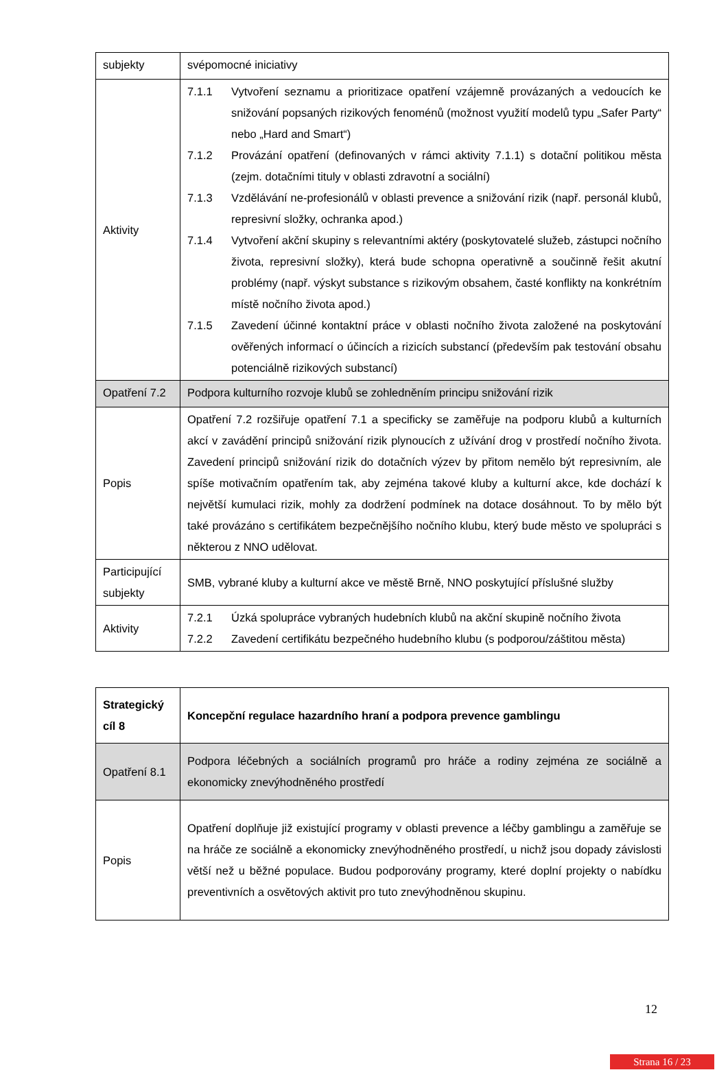| subjekty | svépomocné iniciativy |
| Aktivity | 7.1.1 Vytvoření seznamu a prioritizace opatření vzájemně provázaných a vedoucích ke snižování popsaných rizikových fenoménů (možnost využití modelů typu „Safer Party“ nebo „Hard and Smart“) 7.1.2 Provázání opatření (definovaných v rámci aktivity 7.1.1) s dotační politikou města (zejm. dotačními tituly v oblasti zdravotní a sociální) 7.1.3 Vzdělávání ne-profesionálů v oblasti prevence a snižování rizik (např. personál klubů, represivní složky, ochranka apod.) 7.1.4 Vytvoření akční skupiny s relevantními aktéry (poskytovatelé služeb, zástupci nočního života, represivní složky), která bude schopna operativně a součinně řešit akutní problémy (např. výskyt substance s rizikovým obsahem, časté konflikty na konkrétním místě nočního života apod.) 7.1.5 Zavedení účinné kontaktní práce v oblasti nočního života založené na poskytování ověřených informací o účincích a rizicích substancí (především pak testování obsahu potenciálně rizikových substancí) |
| Opatření 7.2 | Podpora kulturního rozvoje klubů se zohledněním principu snižování rizik |
| Popis | Opatření 7.2 rozšiřuje opatření 7.1 a specificky se zaměřuje na podporu klubů a kulturních akcí v zavádění principů snižování rizik plynoucích z užívání drog v prostředí nočního života. Zavedení principů snižování rizik do dotačních výzev by přitom nemělo být represivním, ale spíše motivačním opatřením tak, aby zejména takové kluby a kulturní akce, kde dochází k největší kumulaci rizik, mohly za dodržení podmínek na dotace dosáhnout. To by mělo být také provázáno s certifikátem bezpečnějšího nočního klubu, který bude město ve spolupráci s některou z NNO udělovat. |
| Participující subjekty | SMB, vybrané kluby a kulturní akce ve městě Brně, NNO poskytující příslušné služby |
| Aktivity | 7.2.1 Úzká spolupráce vybraných hudebních klubů na akční skupině nočního života 7.2.2 Zavedení certifikátu bezpečného hudebního klubu (s podporou/záštitou města) |
| Strategický cíl 8 | Koncepční regulace hazardního hraní a podpora prevence gamblingu |
| Opatření 8.1 | Podpora léčebných a sociálních programů pro hráče a rodiny zejména ze sociálně a ekonomicky znevýhodněného prostředí |
| Popis | Opatření doplňuje již existující programy v oblasti prevence a léčby gamblingu a zaměřuje se na hráče ze sociálně a ekonomicky znevýhodněného prostředí, u nichž jsou dopady závislosti větší než u běžné populace. Budou podporovány programy, které doplní projekty o nabídku preventivních a osvětových aktivit pro tuto znevýhodněnou skupinu. |
12
Strana 16 / 23